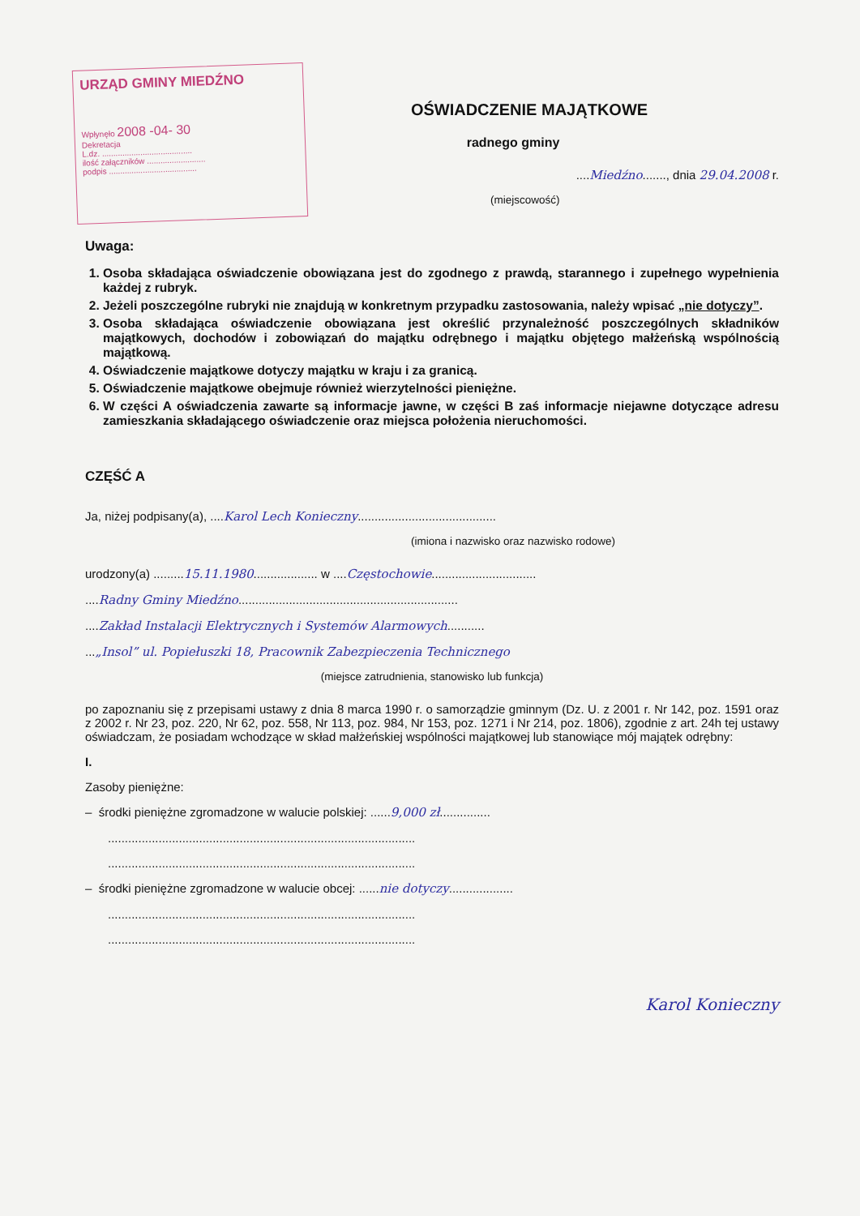URZĄD GMINY MIEDŹNO
Wpłynęło 2008 -04- 30
Dekretacja
L.dz. ........................................
ilość załączników ..........................
podpis .......................................
OŚWIADCZENIE MAJĄTKOWE
radnego gminy
....Miedźno......., dnia 29.04.2008 r.
(miejscowość)
Uwaga:
1. Osoba składająca oświadczenie obowiązana jest do zgodnego z prawdą, starannego i zupełnego wypełnienia każdej z rubryk.
2. Jeżeli poszczególne rubryki nie znajdują w konkretnym przypadku zastosowania, należy wpisać „nie dotyczy”.
3. Osoba składająca oświadczenie obowiązana jest określić przynależność poszczególnych składników majątkowych, dochodów i zobowiązań do majątku odrębnego i majątku objętego małżeńską wspólnością majątkową.
4. Oświadczenie majątkowe dotyczy majątku w kraju i za granicą.
5. Oświadczenie majątkowe obejmuje również wierzytelności pieniężne.
6. W części A oświadczenia zawarte są informacje jawne, w części B zaś informacje niejawne dotyczące adresu zamieszkania składającego oświadczenie oraz miejsca położenia nieruchomości.
CZĘŚĆ A
Ja, niżej podpisany(a), ....Karol Lech Konieczny.........................................
(imiona i nazwisko oraz nazwisko rodowe)
urodzony(a) .........15.11.1980................... w ....Częstochowie...............................
....Radny Gminy Miedźno.................................................................
....Zakład Instalacji Elektrycznych i Systemów Alarmowych...........
...„Insol” ul. Popiełuszki 18, Pracownik Zabezpieczenia Technicznego
(miejsce zatrudnienia, stanowisko lub funkcja)
po zapoznaniu się z przepisami ustawy z dnia 8 marca 1990 r. o samorządzie gminnym (Dz. U. z 2001 r. Nr 142, poz. 1591 oraz z 2002 r. Nr 23, poz. 220, Nr 62, poz. 558, Nr 113, poz. 984, Nr 153, poz. 1271 i Nr 214, poz. 1806), zgodnie z art. 24h tej ustawy oświadczam, że posiadam wchodzące w skład małżeńskiej wspólności majątkowej lub stanowiące mój majątek odrębny:
I.
Zasoby pieniężne:
– środki pieniężne zgromadzone w walucie polskiej: ......9,000 zł...............
...........................................................................................
...........................................................................................
– środki pieniężne zgromadzone w walucie obcej: ......nie dotyczy...................
...........................................................................................
...........................................................................................
Karol Konieczny